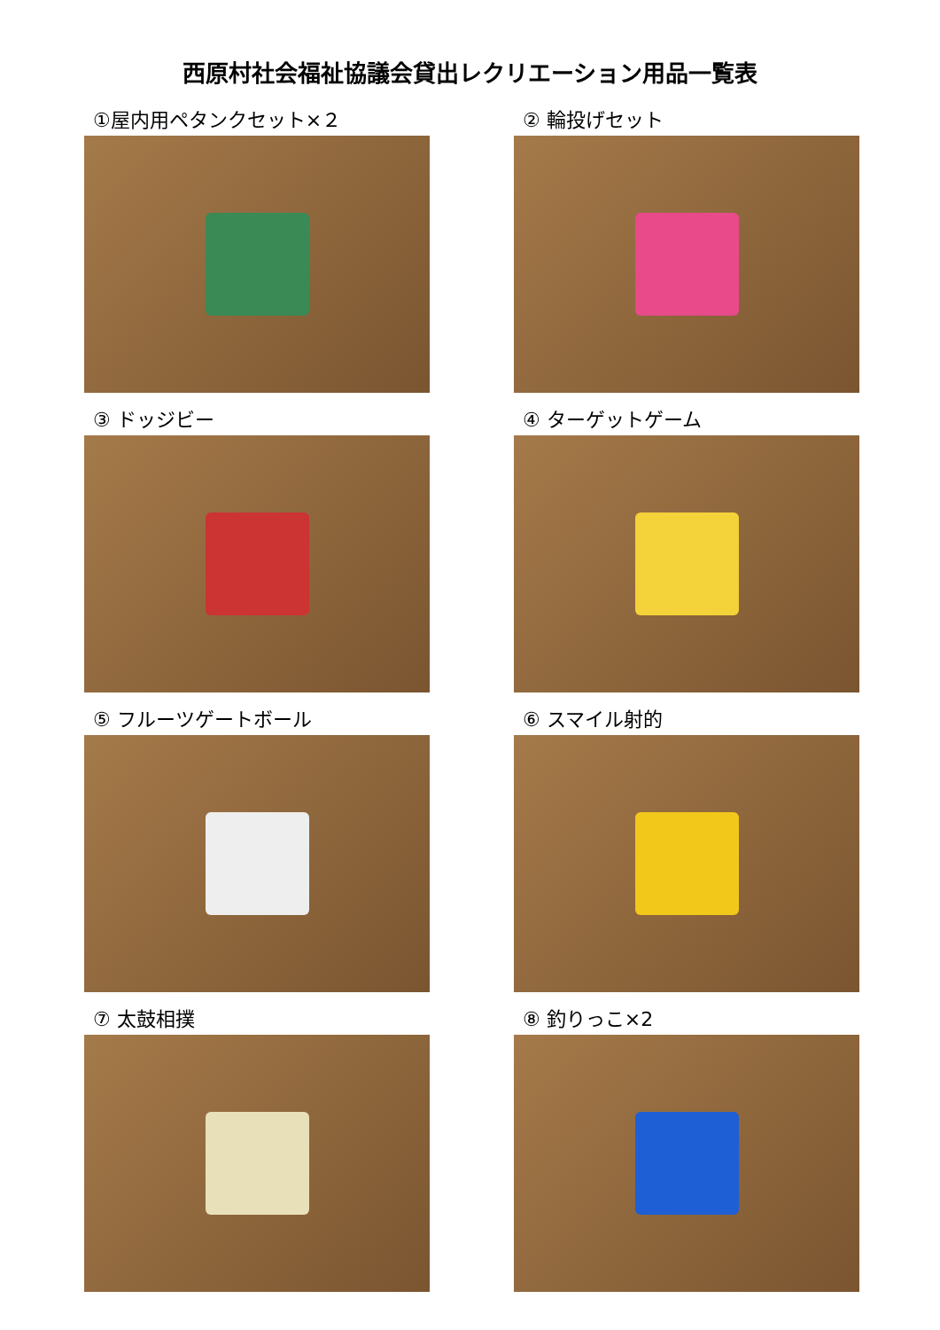西原村社会福祉協議会貸出レクリエーション用品一覧表
①屋内用ペタンクセット×２
② 輪投げセット
③ ドッジビー
④ ターゲットゲーム
⑤ フルーツゲートボール
⑥ スマイル射的
⑦ 太鼓相撲
⑧ 釣りっこ×2